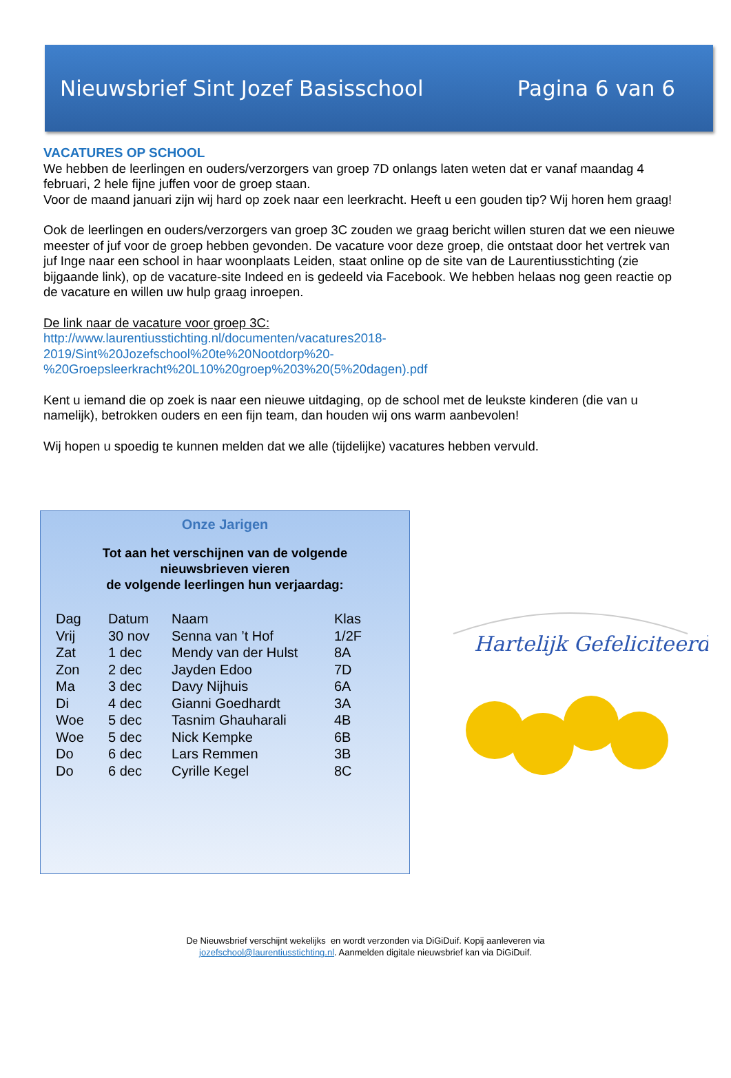Nieuwsbrief Sint Jozef Basisschool Pagina 6 van 6
VACATURES OP SCHOOL
We hebben de leerlingen en ouders/verzorgers van groep 7D onlangs laten weten dat er vanaf maandag 4 februari, 2 hele fijne juffen voor de groep staan.
Voor de maand januari zijn wij hard op zoek naar een leerkracht. Heeft u een gouden tip? Wij horen hem graag!
Ook de leerlingen en ouders/verzorgers van groep 3C zouden we graag bericht willen sturen dat we een nieuwe meester of juf voor de groep hebben gevonden. De vacature voor deze groep, die ontstaat door het vertrek van juf Inge naar een school in haar woonplaats Leiden, staat online op de site van de Laurentiusstichting (zie bijgaande link), op de vacature-site Indeed en is gedeeld via Facebook. We hebben helaas nog geen reactie op de vacature en willen uw hulp graag inroepen.
De link naar de vacature voor groep 3C:
http://www.laurentiusstichting.nl/documenten/vacatures2018-
2019/Sint%20Jozefschool%20te%20Nootdorp%20-
%20Groepsleerkracht%20L10%20groep%203%20(5%20dagen).pdf
Kent u iemand die op zoek is naar een nieuwe uitdaging, op de school met de leukste kinderen (die van u namelijk), betrokken ouders en een fijn team, dan houden wij ons warm aanbevolen!
Wij hopen u spoedig te kunnen melden dat we alle (tijdelijke) vacatures hebben vervuld.
Onze Jarigen
Tot aan het verschijnen van de volgende
nieuwsbrieven vieren
de volgende leerlingen hun verjaardag:
| Dag | Datum | Naam | Klas |
| --- | --- | --- | --- |
| Vrij | 30 nov | Senna van ’t Hof | 1/2F |
| Zat | 1 dec | Mendy van der Hulst | 8A |
| Zon | 2 dec | Jayden Edoo | 7D |
| Ma | 3 dec | Davy Nijhuis | 6A |
| Di | 4 dec | Gianni Goedhardt | 3A |
| Woe | 5 dec | Tasnim Ghauharali | 4B |
| Woe | 5 dec | Nick Kempke | 6B |
| Do | 6 dec | Lars Remmen | 3B |
| Do | 6 dec | Cyrille Kegel | 8C |
Hartelijk Gefeliciteerd
De Nieuwsbrief verschijnt wekelijks en wordt verzonden via DiGiDuif. Kopij aanleveren via
jozefschool@laurentiusstichting.nl. Aanmelden digitale nieuwsbrief kan via DiGiDuif.